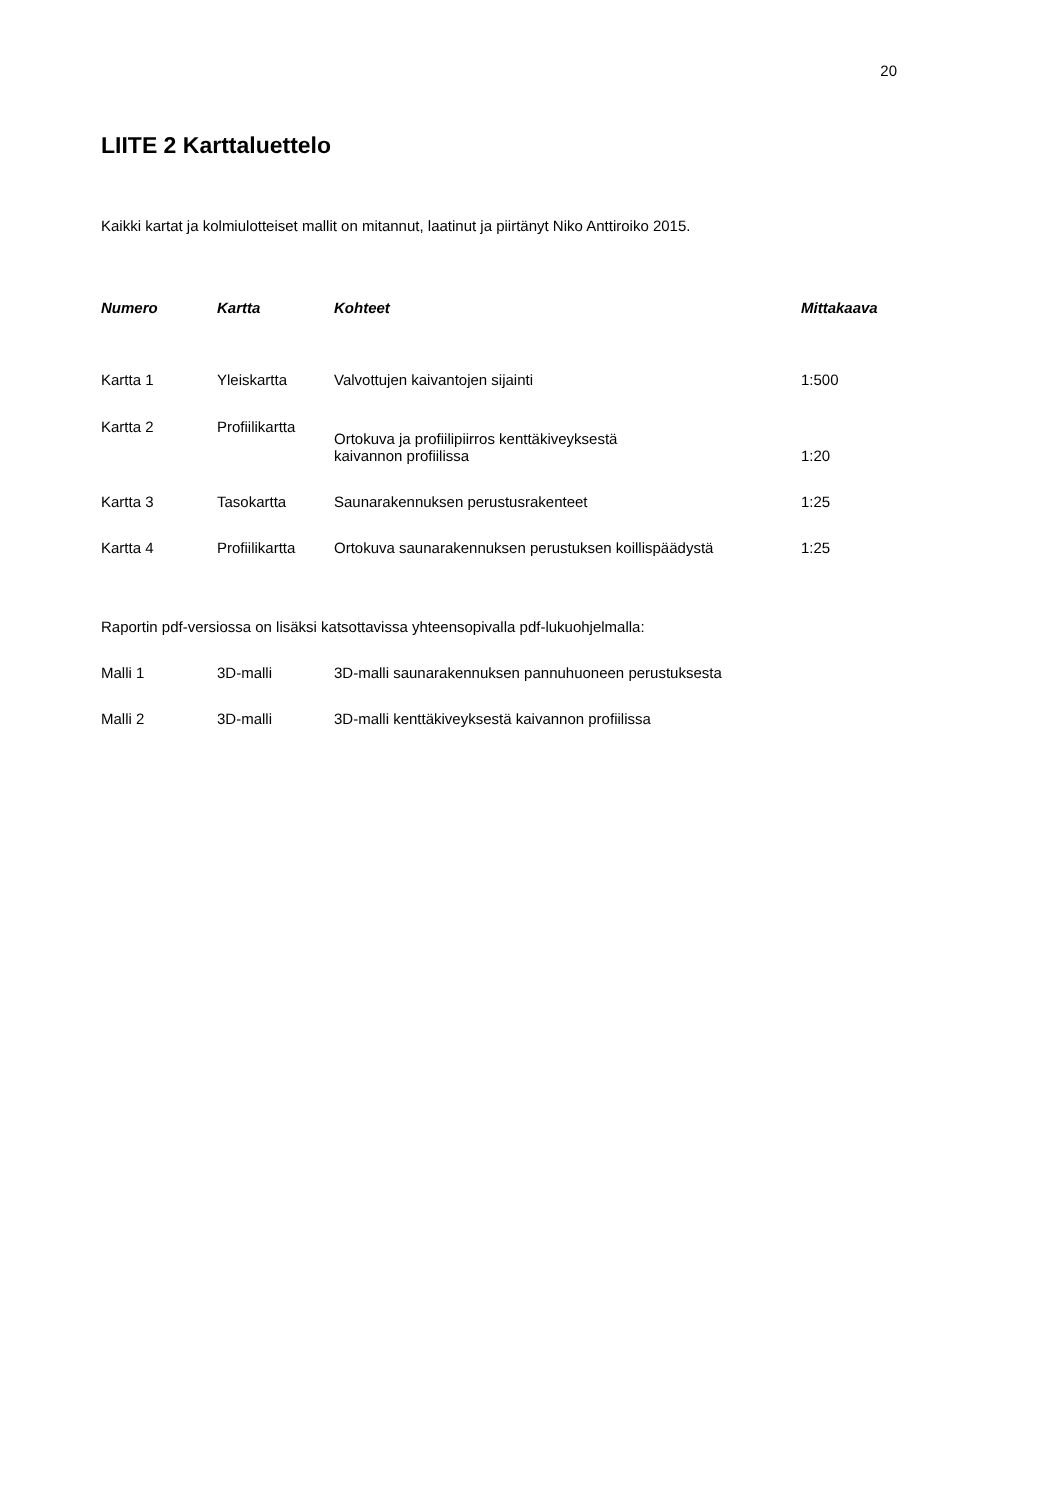20
LIITE 2 Karttaluettelo
Kaikki kartat ja kolmiulotteiset mallit on mitannut, laatinut ja piirtänyt Niko Anttiroiko 2015.
| Numero | Kartta | Kohteet | Mittakaava |
| --- | --- | --- | --- |
| Kartta 1 | Yleiskartta | Valvottujen kaivantojen sijainti | 1:500 |
| Kartta 2 | Profiilikartta | Ortokuva ja profiilipiirros kenttäkiveyksestä kaivannon profiilissa | 1:20 |
| Kartta 3 | Tasokartta | Saunarakennuksen perustusrakenteet | 1:25 |
| Kartta 4 | Profiilikartta | Ortokuva saunarakennuksen perustuksen koillispäädystä | 1:25 |
Raportin pdf-versiossa on lisäksi katsottavissa yhteensopivalla pdf-lukuohjelmalla:
| Malli 1 | 3D-malli | 3D-malli saunarakennuksen pannuhuoneen perustuksesta |
| Malli 2 | 3D-malli | 3D-malli kenttäkiveyksestä kaivannon profiilissa |